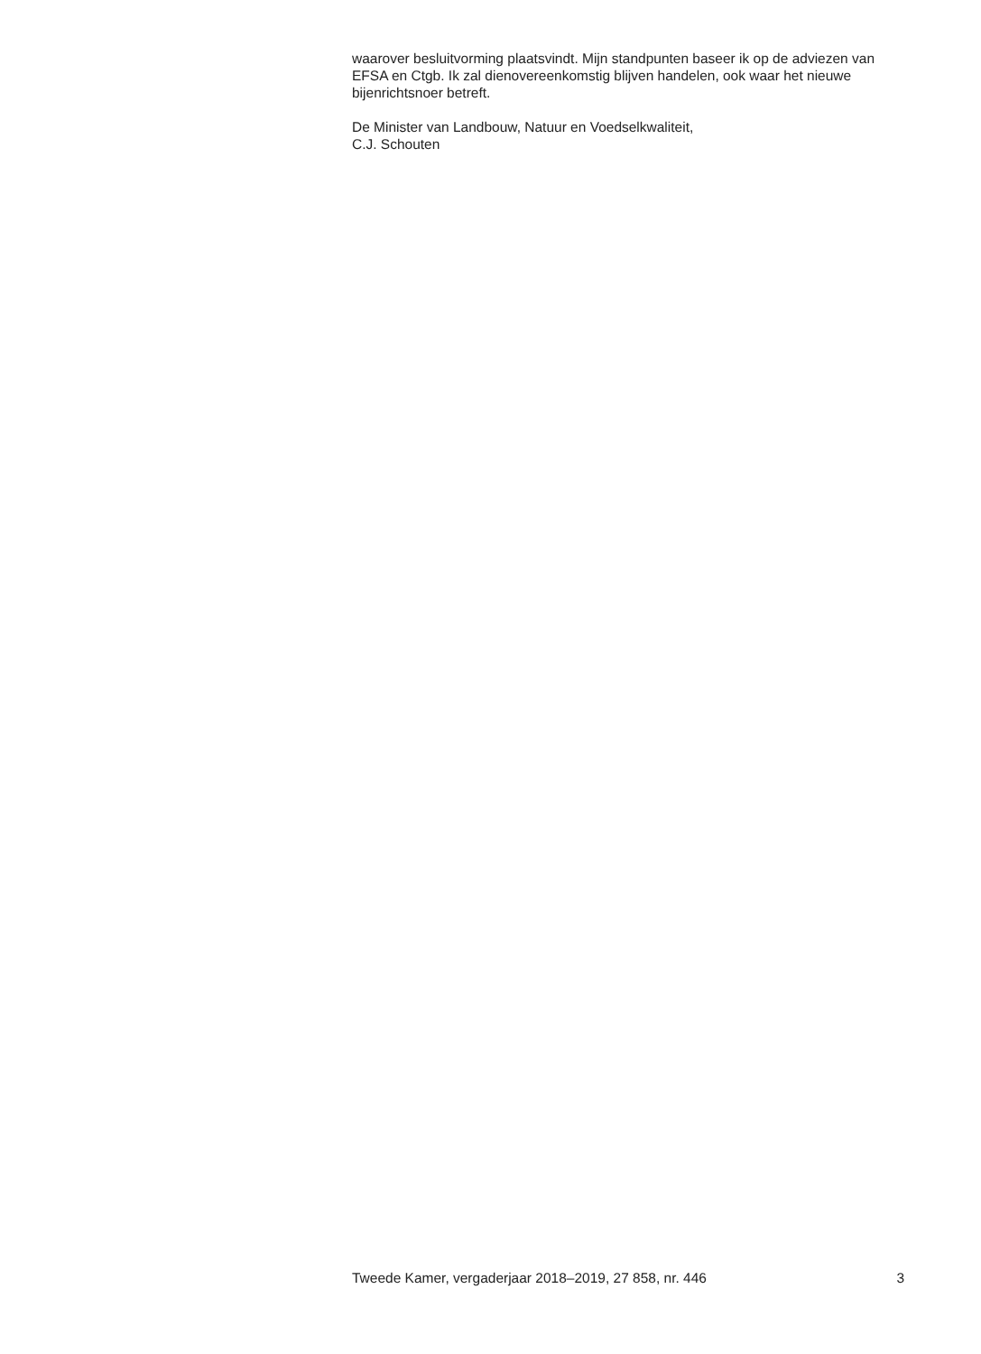waarover besluitvorming plaatsvindt. Mijn standpunten baseer ik op de adviezen van EFSA en Ctgb. Ik zal dienovereenkomstig blijven handelen, ook waar het nieuwe bijenrichtsnoer betreft.
De Minister van Landbouw, Natuur en Voedselkwaliteit,
C.J. Schouten
Tweede Kamer, vergaderjaar 2018–2019, 27 858, nr. 446 3